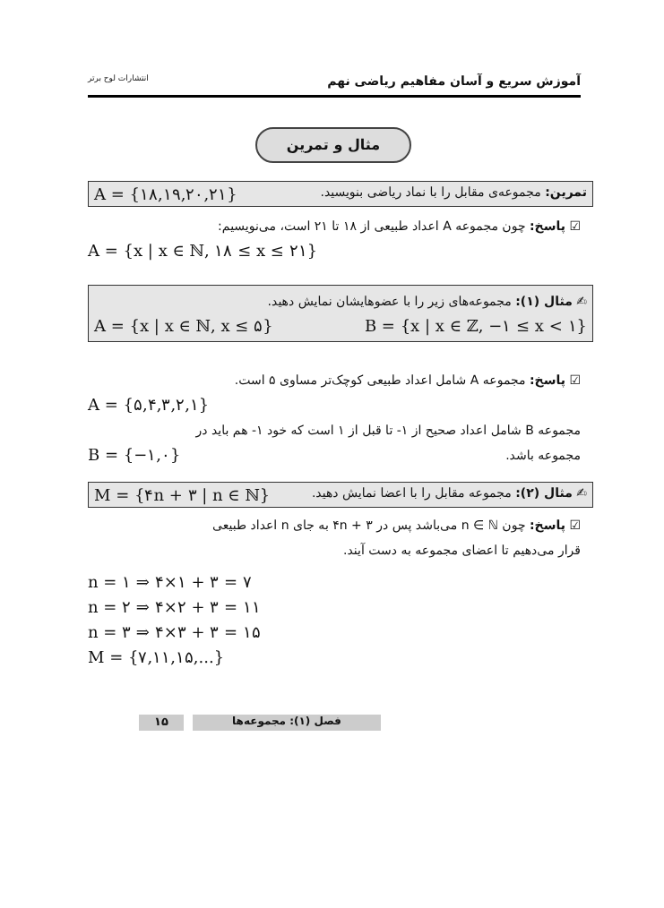انتشارات لوح برتر آموزش سریع و آسان مفاهیم ریاضی نهم
مثال و تمرین
تمرین: مجموعه‌ی مقابل را با نماد ریاضی بنویسید. A = {۱۸,۱۹,۲۰,۲۱}
☑ پاسخ: چون مجموعه A اعداد طبیعی از ۱۸ تا ۲۱ است، می‌نویسیم:
A = {x | x ∈ ℕ, ۱۸ ≤ x ≤ ۲۱}
✍ مثال (۱): مجموعه‌های زیر را با عضوهایشان نمایش دهید.
A = {x | x ∈ ℕ, x ≤ ۵} B = {x | x ∈ ℤ, −۱ ≤ x < ۱}
☑ پاسخ: مجموعه A شامل اعداد طبیعی کوچک‌تر مساوی ۵ است.
A = {۵,۴,۳,۲,۱}
مجموعه B شامل اعداد صحیح از ۱- تا قبل از ۱ است که خود ۱- هم باید در
مجموعه باشد. B = {−۱,۰}
✍ مثال (۲): مجموعه مقابل را با اعضا نمایش دهید. M = {۴n + ۳ | n ∈ ℕ}
☑ پاسخ: چون n ∈ ℕ می‌باشد پس در ۴n + ۳ به جای n اعداد طبیعی
قرار می‌دهیم تا اعضای مجموعه به دست آیند.
n = ۱ ⇒ ۴×۱ + ۳ = ۷
n = ۲ ⇒ ۴×۲ + ۳ = ۱۱
n = ۳ ⇒ ۴×۳ + ۳ = ۱۵
M = {۷,۱۱,۱۵,...}
فصل (۱): مجموعه‌ها
۱۵